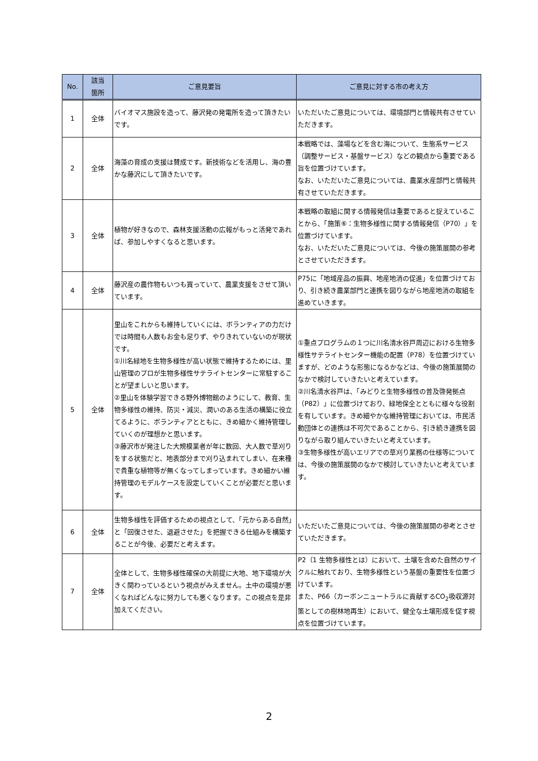| No. | 該当 箇所 | ご意見要旨 | ご意見に対する市の考え方 |
| --- | --- | --- | --- |
| 1 | 全体 | バイオマス施設を造って、藤沢発の発電所を造って頂きたいです。 | いただいたご意見については、環境部門と情報共有させていただきます。 |
| 2 | 全体 | 海藻の育成の支援は賛成です。新技術などを活用し、海の豊かな藤沢にして頂きたいです。 | 本戦略では、藻場などを含む海について、生態系サービス（調整サービス・基盤サービス）などの観点から重要である旨を位置づけています。 なお、いただいたご意見については、農業水産部門と情報共有させていただきます。 |
| 3 | 全体 | 植物が好きなので、森林支援活動の広報がもっと活発であれば、参加しやすくなると思います。 | 本戦略の取組に関する情報発信は重要であると捉えていることから、「施策⑥：生物多様性に関する情報発信（P70）」を位置づけています。 なお、いただいたご意見については、今後の施策展開の参考とさせていただきます。 |
| 4 | 全体 | 藤沢産の農作物もいつも買っていて、農業支援をさせて頂いています。 | P75に「地域産品の振興、地産地消の促進」を位置づけており、引き続き農業部門と連携を図りながら地産地消の取組を進めていきます。 |
| 5 | 全体 | 里山をこれからも維持していくには、ボランティアの力だけでは時間も人数もお金も足りず、やりきれていないのが現状です。 ①川名緑地を生物多様性が高い状態で維持するためには、里山管理のプロが生物多様性サテライトセンターに常駐することが望ましいと思います。 ②里山を体験学習できる野外博物館のようにして、教育、生物多様性の維持、防災・減災、潤いのある生活の構築に役立てるように、ボランティアとともに、きめ細かく維持管理していくのが理想かと思います。 ③藤沢市が発注した大規模業者が年に数回、大人数で草刈りをする状態だと、地表部分まで刈り込まれてしまい、在来種で貴重な植物等が無くなってしまっています。きめ細かい維持管理のモデルケースを設定していくことが必要だと思います。 | ①重点プログラムの１つに川名清水谷戸周辺における生物多様性サテライトセンター機能の配置（P78）を位置づけていますが、どのような形態になるかなどは、今後の施策展開のなかで検討していきたいと考えています。 ②川名清水谷戸は、「みどりと生物多様性の普及啓発拠点（P82）」に位置づけており、緑地保全とともに様々な役割を有しています。きめ細やかな維持管理においては、市民活動団体との連携は不可欠であることから、引き続き連携を図りながら取り組んでいきたいと考えています。 ③生物多様性が高いエリアでの草刈り業務の仕様等については、今後の施策展開のなかで検討していきたいと考えています。 |
| 6 | 全体 | 生物多様性を評価するための視点として、「元からある自然」と「回復させた、退避させた」を把握できる仕組みを構築することが今後、必要だと考えます。 | いただいたご意見については、今後の施策展開の参考とさせていただきます。 |
| 7 | 全体 | 全体として、生物多様性確保の大前提に大地、地下環境が大きく関わっているという視点がみえません。土中の環境が悪くなればどんなに努力しても悪くなります。この視点を是非加えてください。 | P2（1 生物多様性とは）において、土壌を含めた自然のサイクルに触れており、生物多様性という基盤の重要性を位置づけています。 また、P66（カーボンニュートラルに貢献するCO<sub>2</sub>吸収源対策としての樹林地再生）において、健全な土壌形成を促す視点を位置づけています。 |
2